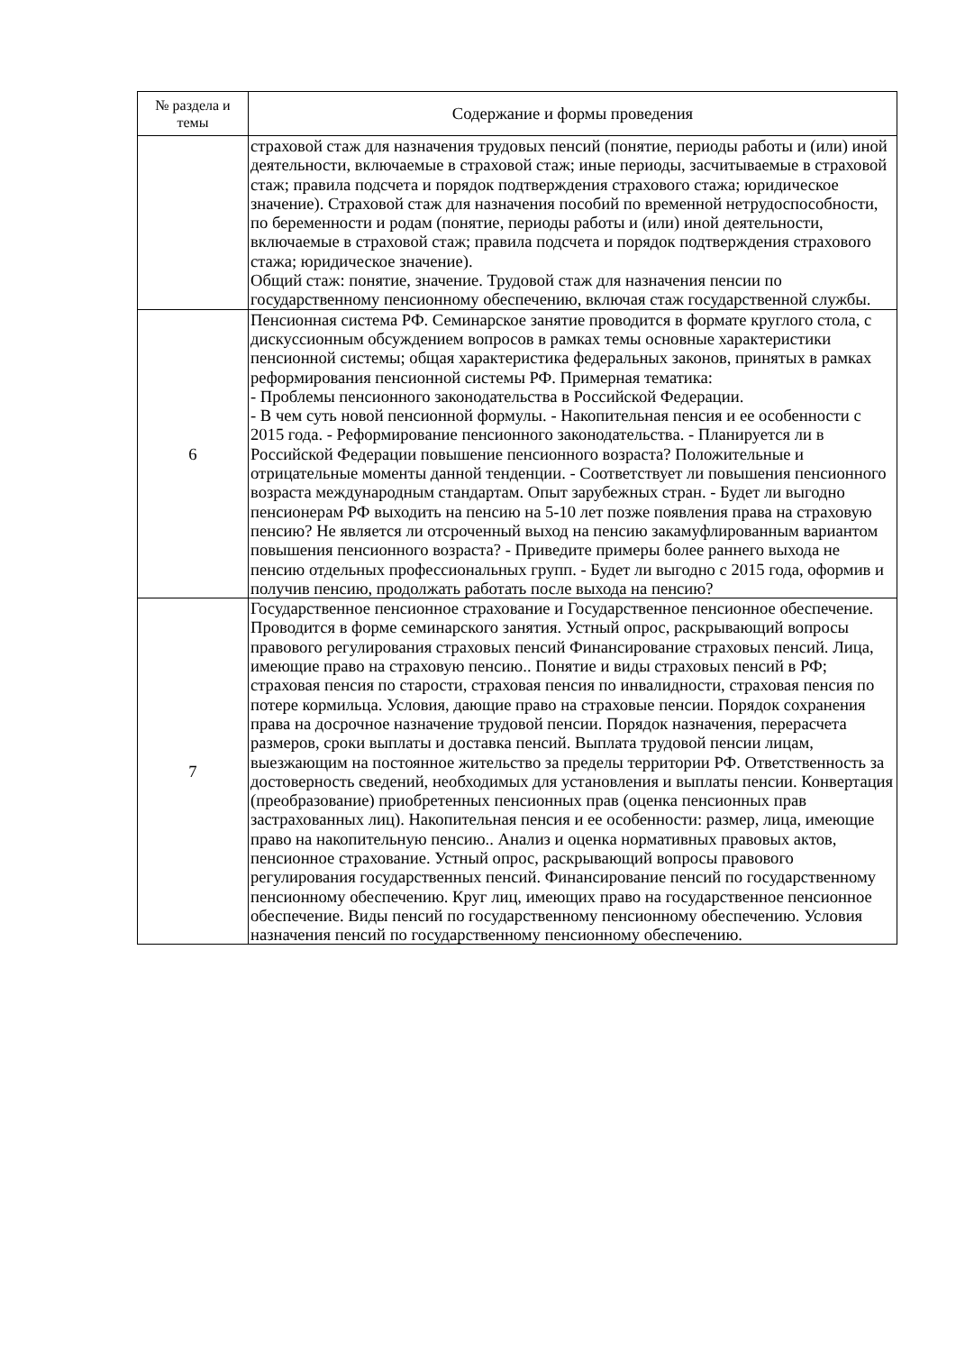| № раздела и темы | Содержание и формы проведения |
| --- | --- |
| | страховой стаж для назначения трудовых пенсий (понятие, периоды работы и (или) иной деятельности, включаемые в страховой стаж; иные периоды, засчитываемые в страховой стаж; правила подсчета и порядок подтверждения страхового стажа; юридическое значение). Страховой стаж для назначения пособий по временной нетрудоспособности, по беременности и родам (понятие, периоды работы и (или) иной деятельности, включаемые в страховой стаж; правила подсчета и порядок подтверждения страхового стажа; юридическое значение). Общий стаж: понятие, значение. Трудовой стаж для назначения пенсии по государственному пенсионному обеспечению, включая стаж государственной службы. |
| 6 | Пенсионная система РФ. Семинарское занятие проводится в формате круглого стола, с дискуссионным обсуждением вопросов в рамках темы основные характеристики пенсионной системы; общая характеристика федеральных законов, принятых в рамках реформирования пенсионной системы РФ. Примерная тематика: - Проблемы пенсионного законодательства в Российской Федерации. - В чем суть новой пенсионной формулы. - Накопительная пенсия и ее особенности с 2015 года. - Реформирование пенсионного законодательства. - Планируется ли в Российской Федерации повышение пенсионного возраста? Положительные и отрицательные моменты данной тенденции. - Соответствует ли повышения пенсионного возраста международным стандартам. Опыт зарубежных стран. - Будет ли выгодно пенсионерам РФ выходить на пенсию на 5-10 лет позже появления права на страховую пенсию? Не является ли отсроченный выход на пенсию закамуфлированным вариантом повышения пенсионного возраста? - Приведите примеры более раннего выхода не пенсию отдельных профессиональных групп. - Будет ли выгодно с 2015 года, оформив и получив пенсию, продолжать работать после выхода на пенсию? |
| 7 | Государственное пенсионное страхование и Государственное пенсионное обеспечение. Проводится в форме семинарского занятия. Устный опрос, раскрывающий вопросы правового регулирования страховых пенсий Финансирование страховых пенсий. Лица, имеющие право на страховую пенсию.. Понятие и виды страховых пенсий в РФ; страховая пенсия по старости, страховая пенсия по инвалидности, страховая пенсия по потере кормильца. Условия, дающие право на страховые пенсии. Порядок сохранения права на досрочное назначение трудовой пенсии. Порядок назначения, перерасчета размеров, сроки выплаты и доставка пенсий. Выплата трудовой пенсии лицам, выезжающим на постоянное жительство за пределы территории РФ. Ответственность за достоверность сведений, необходимых для установления и выплаты пенсии. Конвертация (преобразование) приобретенных пенсионных прав (оценка пенсионных прав застрахованных лиц). Накопительная пенсия и ее особенности: размер, лица, имеющие право на накопительную пенсию.. Анализ и оценка нормативных правовых актов, пенсионное страхование. Устный опрос, раскрывающий вопросы правового регулирования государственных пенсий. Финансирование пенсий по государственному пенсионному обеспечению. Круг лиц, имеющих право на государственное пенсионное обеспечение. Виды пенсий по государственному пенсионному обеспечению. Условия назначения пенсий по государственному пенсионному обеспечению. |